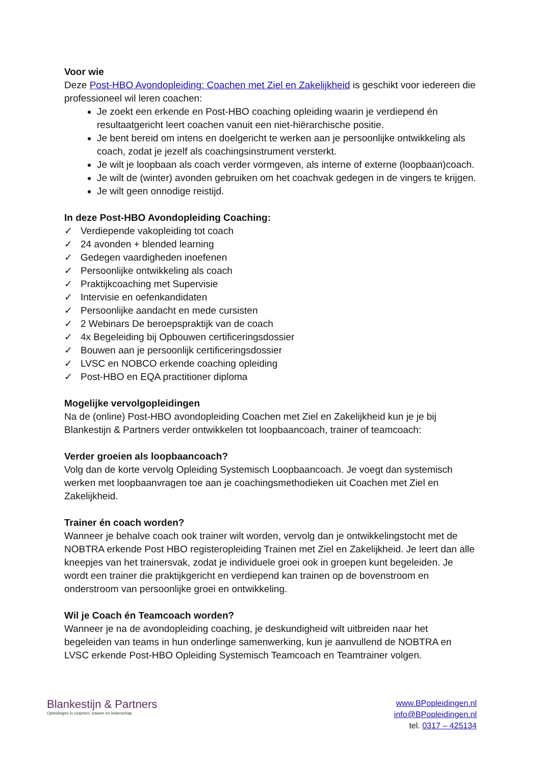Voor wie
Deze Post-HBO Avondopleiding: Coachen met Ziel en Zakelijkheid is geschikt voor iedereen die professioneel wil leren coachen:
Je zoekt een erkende en Post-HBO coaching opleiding waarin je verdiepend én resultaatgericht leert coachen vanuit een niet-hiërarchische positie.
Je bent bereid om intens en doelgericht te werken aan je persoonlijke ontwikkeling als coach, zodat je jezelf als coachingsinstrument versterkt.
Je wilt je loopbaan als coach verder vormgeven, als interne of externe (loopbaan)coach.
Je wilt de (winter) avonden gebruiken om het coachvak gedegen in de vingers te krijgen.
Je wilt geen onnodige reistijd.
In deze Post-HBO Avondopleiding Coaching:
✓ Verdiepende vakopleiding tot coach
✓ 24 avonden + blended learning
✓ Gedegen vaardigheden inoefenen
✓ Persoonlijke ontwikkeling als coach
✓ Praktijkcoaching met Supervisie
✓ Intervisie en oefenkandidaten
✓ Persoonlijke aandacht en mede cursisten
✓ 2 Webinars De beroepspraktijk van de coach
✓ 4x Begeleiding bij Opbouwen certificeringsdossier
✓ Bouwen aan je persoonlijk certificeringsdossier
✓ LVSC en NOBCO erkende coaching opleiding
✓ Post-HBO en EQA practitioner diploma
Mogelijke vervolgopleidingen
Na de (online) Post-HBO avondopleiding Coachen met Ziel en Zakelijkheid kun je je bij Blankestijn & Partners verder ontwikkelen tot loopbaancoach, trainer of teamcoach:
Verder groeien als loopbaancoach?
Volg dan de korte vervolg Opleiding Systemisch Loopbaancoach. Je voegt dan systemisch werken met loopbaanvragen toe aan je coachingsmethodieken uit Coachen met Ziel en Zakelijkheid.
Trainer én coach worden?
Wanneer je behalve coach ook trainer wilt worden, vervolg dan je ontwikkelingstocht met de NOBTRA erkende Post HBO registeropleiding Trainen met Ziel en Zakelijkheid. Je leert dan alle kneepjes van het trainersvak, zodat je individuele groei ook in groepen kunt begeleiden. Je wordt een trainer die praktijkgericht en verdiepend kan trainen op de bovenstroom en onderstroom van persoonlijke groei en ontwikkeling.
Wil je Coach én Teamcoach worden?
Wanneer je na de avondopleiding coaching, je deskundigheid wilt uitbreiden naar het begeleiden van teams in hun onderlinge samenwerking, kun je aanvullend de NOBTRA en LVSC erkende Post-HBO Opleiding Systemisch Teamcoach en Teamtrainer volgen.
Blankestijn & Partners
Opleidingen in coachen, trainen en leiderschap
www.BPopleidingen.nl
info@BPopleidingen.nl
tel. 0317 – 425134